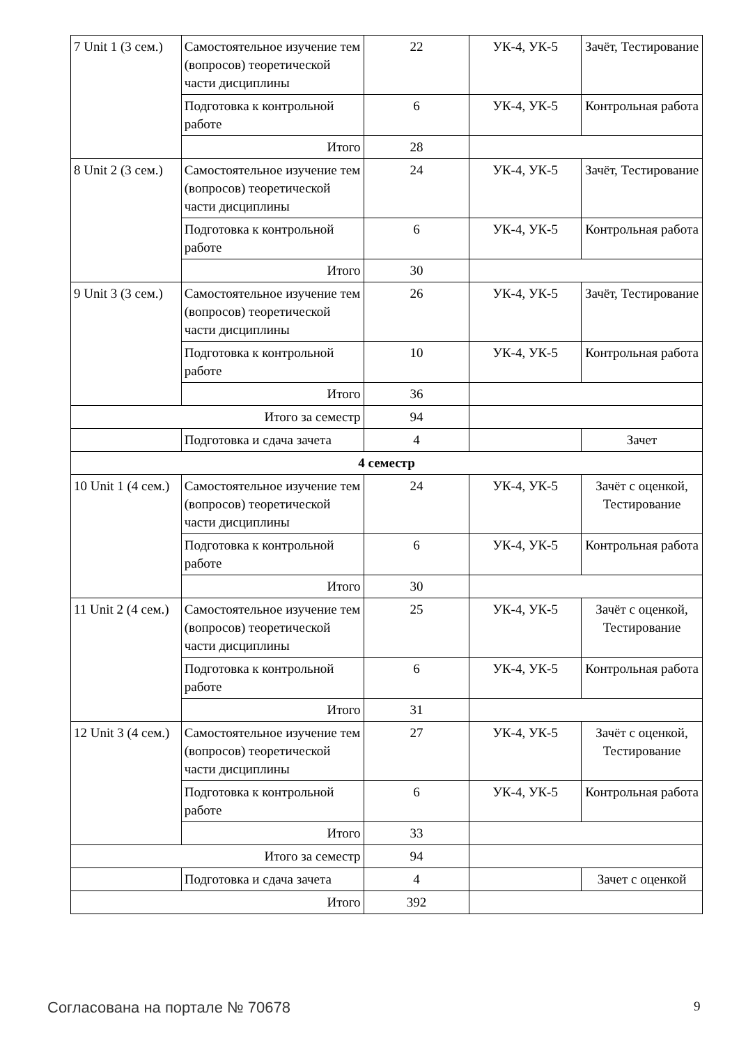| 7 Unit 1 (3 сем.) | Самостоятельное изучение тем (вопросов) теоретической части дисциплины | 22 | УК-4, УК-5 | Зачёт, Тестирование |
| | Подготовка к контрольной работе | 6 | УК-4, УК-5 | Контрольная работа |
| | Итого | 28 | | |
| 8 Unit 2 (3 сем.) | Самостоятельное изучение тем (вопросов) теоретической части дисциплины | 24 | УК-4, УК-5 | Зачёт, Тестирование |
| | Подготовка к контрольной работе | 6 | УК-4, УК-5 | Контрольная работа |
| | Итого | 30 | | |
| 9 Unit 3 (3 сем.) | Самостоятельное изучение тем (вопросов) теоретической части дисциплины | 26 | УК-4, УК-5 | Зачёт, Тестирование |
| | Подготовка к контрольной работе | 10 | УК-4, УК-5 | Контрольная работа |
| | Итого | 36 | | |
| Итого за семестр | | 94 | | |
| | Подготовка и сдача зачета | 4 | | Зачет |
| 4 семестр | | | | |
| 10 Unit 1 (4 сем.) | Самостоятельное изучение тем (вопросов) теоретической части дисциплины | 24 | УК-4, УК-5 | Зачёт с оценкой, Тестирование |
| | Подготовка к контрольной работе | 6 | УК-4, УК-5 | Контрольная работа |
| | Итого | 30 | | |
| 11 Unit 2 (4 сем.) | Самостоятельное изучение тем (вопросов) теоретической части дисциплины | 25 | УК-4, УК-5 | Зачёт с оценкой, Тестирование |
| | Подготовка к контрольной работе | 6 | УК-4, УК-5 | Контрольная работа |
| | Итого | 31 | | |
| 12 Unit 3 (4 сем.) | Самостоятельное изучение тем (вопросов) теоретической части дисциплины | 27 | УК-4, УК-5 | Зачёт с оценкой, Тестирование |
| | Подготовка к контрольной работе | 6 | УК-4, УК-5 | Контрольная работа |
| | Итого | 33 | | |
| Итого за семестр | | 94 | | |
| | Подготовка и сдача зачета | 4 | | Зачет с оценкой |
| Итого | | 392 | | |
Согласована на портале № 70678 9